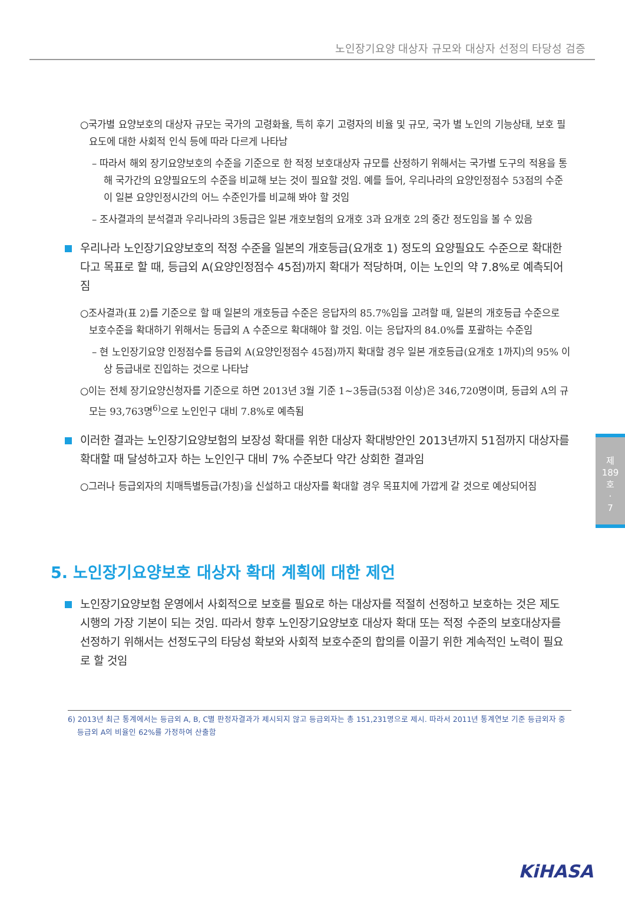노인장기요양 대상자 규모와 대상자 선정의 타당성 검증
○국가별 요양보호의 대상자 규모는 국가의 고령화율, 특히 후기 고령자의 비율 및 규모, 국가 별 노인의 기능상태, 보호 필요도에 대한 사회적 인식 등에 따라 다르게 나타남
– 따라서 해외 장기요양보호의 수준을 기준으로 한 적정 보호대상자 규모를 산정하기 위해서는 국가별 도구의 적용을 통해 국가간의 요양필요도의 수준을 비교해 보는 것이 필요할 것임. 예를 들어, 우리나라의 요양인정점수 53점의 수준이 일본 요양인정시간의 어느 수준인가를 비교해 봐야 할 것임
– 조사결과의 분석결과 우리나라의 3등급은 일본 개호보험의 요개호 3과 요개호 2의 중간 정도임을 볼 수 있음
우리나라 노인장기요양보호의 적정 수준을 일본의 개호등급(요개호 1) 정도의 요양필요도 수준으로 확대한다고 목표로 할 때, 등급외 A(요양인정점수 45점)까지 확대가 적당하며, 이는 노인의 약 7.8%로 예측되어짐
○조사결과(표 2)를 기준으로 할 때 일본의 개호등급 수준은 응답자의 85.7%임을 고려할 때, 일본의 개호등급 수준으로 보호수준을 확대하기 위해서는 등급외 A 수준으로 확대해야 할 것임. 이는 응답자의 84.0%를 포괄하는 수준임
– 현 노인장기요양 인정점수를 등급외 A(요양인정점수 45점)까지 확대할 경우 일본 개호등급(요개호 1까지)의 95% 이상 등급내로 진입하는 것으로 나타남
○이는 전체 장기요양신청자를 기준으로 하면 2013년 3월 기준 1~3등급(53점 이상)은 346,720명이며, 등급외 A의 규모는 93,763명<sup>6)</sup>으로 노인인구 대비 7.8%로 예측됨
이러한 결과는 노인장기요양보험의 보장성 확대를 위한 대상자 확대방안인 2013년까지 51점까지 대상자를 확대할 때 달성하고자 하는 노인인구 대비 7% 수준보다 약간 상회한 결과임
○그러나 등급외자의 치매특별등급(가칭)을 신설하고 대상자를 확대할 경우 목표치에 가깝게 갈 것으로 예상되어짐
5. 노인장기요양보호 대상자 확대 계획에 대한 제언
노인장기요양보험 운영에서 사회적으로 보호를 필요로 하는 대상자를 적절히 선정하고 보호하는 것은 제도 시행의 가장 기본이 되는 것임. 따라서 향후 노인장기요양보호 대상자 확대 또는 적정 수준의 보호대상자를 선정하기 위해서는 선정도구의 타당성 확보와 사회적 보호수준의 합의를 이끌기 위한 계속적인 노력이 필요로 할 것임
6) 2013년 최근 통계에서는 등급외 A, B, C별 판정자결과가 제시되지 않고 등급외자는 총 151,231명으로 제시. 따라서 2011년 통계연보 기준 등급외자 중
등급외 A의 비율인 62%를 가정하여 산출함
제
189
호
·
7
KiHASA